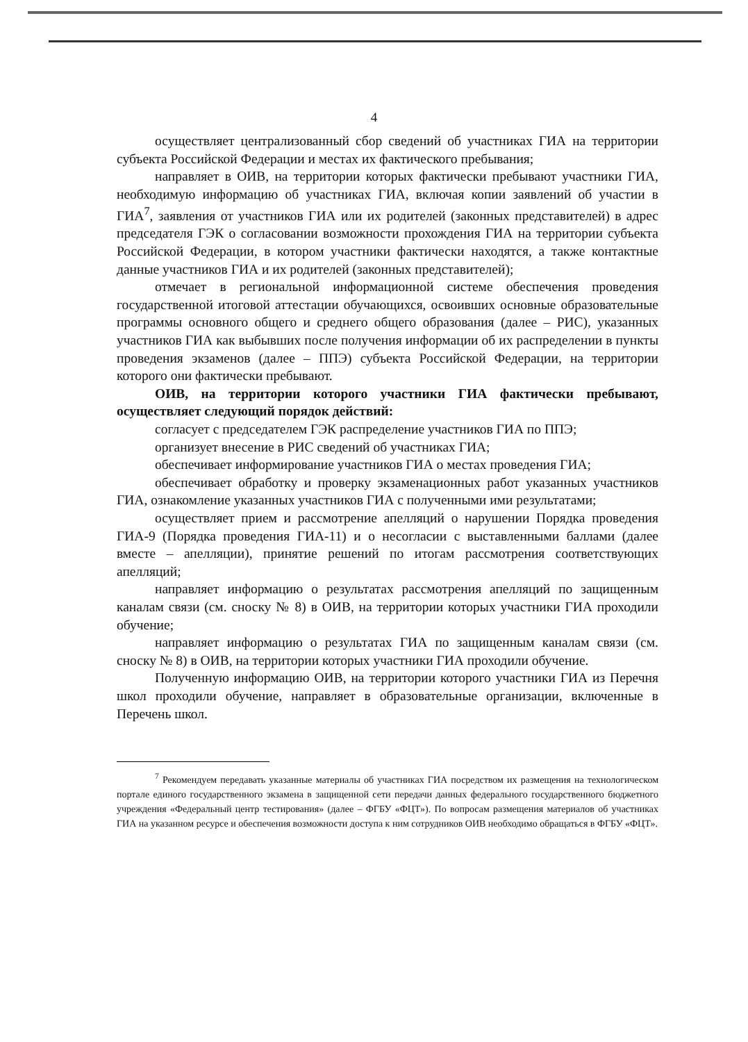4
осуществляет централизованный сбор сведений об участниках ГИА на территории субъекта Российской Федерации и местах их фактического пребывания;
направляет в ОИВ, на территории которых фактически пребывают участники ГИА, необходимую информацию об участниках ГИА, включая копии заявлений об участии в ГИА<sup>7</sup>, заявления от участников ГИА или их родителей (законных представителей) в адрес председателя ГЭК о согласовании возможности прохождения ГИА на территории субъекта Российской Федерации, в котором участники фактически находятся, а также контактные данные участников ГИА и их родителей (законных представителей);
отмечает в региональной информационной системе обеспечения проведения государственной итоговой аттестации обучающихся, освоивших основные образовательные программы основного общего и среднего общего образования (далее – РИС), указанных участников ГИА как выбывших после получения информации об их распределении в пункты проведения экзаменов (далее – ППЭ) субъекта Российской Федерации, на территории которого они фактически пребывают.
ОИВ, на территории которого участники ГИА фактически пребывают, осуществляет следующий порядок действий:
согласует с председателем ГЭК распределение участников ГИА по ППЭ;
организует внесение в РИС сведений об участниках ГИА;
обеспечивает информирование участников ГИА о местах проведения ГИА;
обеспечивает обработку и проверку экзаменационных работ указанных участников ГИА, ознакомление указанных участников ГИА с полученными ими результатами;
осуществляет прием и рассмотрение апелляций о нарушении Порядка проведения ГИА-9 (Порядка проведения ГИА-11) и о несогласии с выставленными баллами (далее вместе – апелляции), принятие решений по итогам рассмотрения соответствующих апелляций;
направляет информацию о результатах рассмотрения апелляций по защищенным каналам связи (см. сноску № 8) в ОИВ, на территории которых участники ГИА проходили обучение;
направляет информацию о результатах ГИА по защищенным каналам связи (см. сноску № 8) в ОИВ, на территории которых участники ГИА проходили обучение.
Полученную информацию ОИВ, на территории которого участники ГИА из Перечня школ проходили обучение, направляет в образовательные организации, включенные в Перечень школ.
<sup>7</sup> Рекомендуем передавать указанные материалы об участниках ГИА посредством их размещения на технологическом портале единого государственного экзамена в защищенной сети передачи данных федерального государственного бюджетного учреждения «Федеральный центр тестирования» (далее – ФГБУ «ФЦТ»). По вопросам размещения материалов об участниках ГИА на указанном ресурсе и обеспечения возможности доступа к ним сотрудников ОИВ необходимо обращаться в ФГБУ «ФЦТ».